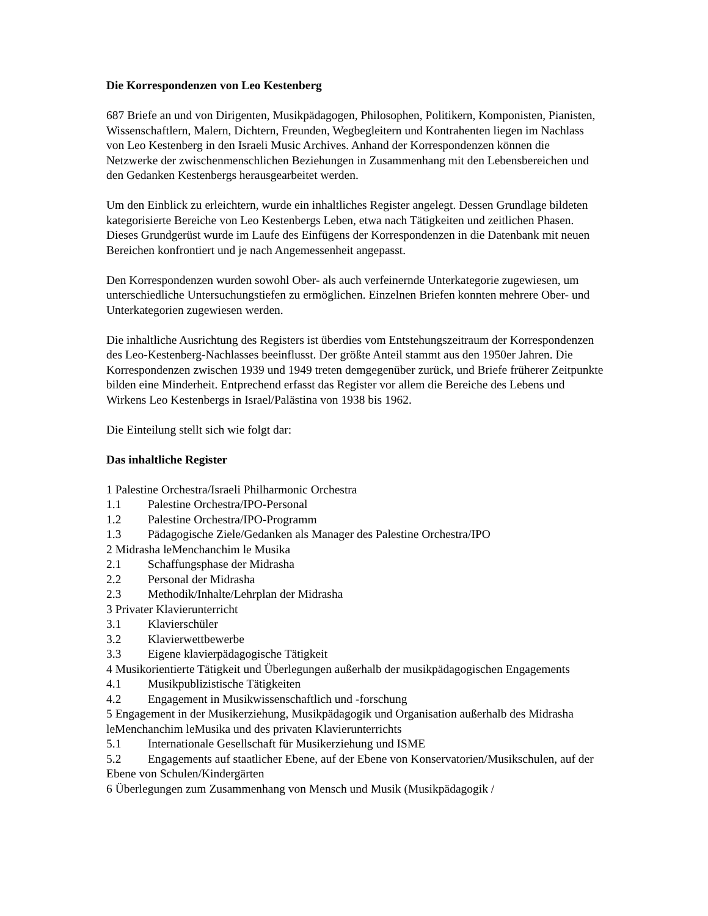Die Korrespondenzen von Leo Kestenberg
687 Briefe an und von Dirigenten, Musikpädagogen, Philosophen, Politikern, Komponisten, Pianisten, Wissenschaftlern, Malern, Dichtern, Freunden, Wegbegleitern und Kontrahenten liegen im Nachlass von Leo Kestenberg in den Israeli Music Archives. Anhand der Korrespondenzen können die Netzwerke der zwischenmenschlichen Beziehungen in Zusammenhang mit den Lebensbereichen und den Gedanken Kestenbergs herausgearbeitet werden.
Um den Einblick zu erleichtern, wurde ein inhaltliches Register angelegt. Dessen Grundlage bildeten kategorisierte Bereiche von Leo Kestenbergs Leben, etwa nach Tätigkeiten und zeitlichen Phasen. Dieses Grundgerüst wurde im Laufe des Einfügens der Korrespondenzen in die Datenbank mit neuen Bereichen konfrontiert und je nach Angemessenheit angepasst.
Den Korrespondenzen wurden sowohl Ober- als auch verfeinernde Unterkategorie zugewiesen, um unterschiedliche Untersuchungstiefen zu ermöglichen. Einzelnen Briefen konnten mehrere Ober- und Unterkategorien zugewiesen werden.
Die inhaltliche Ausrichtung des Registers ist überdies vom Entstehungszeitraum der Korrespondenzen des Leo-Kestenberg-Nachlasses beeinflusst. Der größte Anteil stammt aus den 1950er Jahren. Die Korrespondenzen zwischen 1939 und 1949 treten demgegenüber zurück, und Briefe früherer Zeitpunkte bilden eine Minderheit. Entprechend erfasst das Register vor allem die Bereiche des Lebens und Wirkens Leo Kestenbergs in Israel/Palästina von 1938 bis 1962.
Die Einteilung stellt sich wie folgt dar:
Das inhaltliche Register
1 Palestine Orchestra/Israeli Philharmonic Orchestra
1.1 Palestine Orchestra/IPO-Personal
1.2 Palestine Orchestra/IPO-Programm
1.3 Pädagogische Ziele/Gedanken als Manager des Palestine Orchestra/IPO
2 Midrasha leMenchanchim le Musika
2.1 Schaffungsphase der Midrasha
2.2 Personal der Midrasha
2.3 Methodik/Inhalte/Lehrplan der Midrasha
3 Privater Klavierunterricht
3.1 Klavierschüler
3.2 Klavierwettbewerbe
3.3 Eigene klavierpädagogische Tätigkeit
4 Musikorientierte Tätigkeit und Überlegungen außerhalb der musikpädagogischen Engagements
4.1 Musikpublizistische Tätigkeiten
4.2 Engagement in Musikwissenschaftlich und -forschung
5 Engagement in der Musikerziehung, Musikpädagogik und Organisation außerhalb des Midrasha leMenchanchim leMusika und des privaten Klavierunterrichts
5.1 Internationale Gesellschaft für Musikerziehung und ISME
5.2 Engagements auf staatlicher Ebene, auf der Ebene von Konservatorien/Musikschulen, auf der Ebene von Schulen/Kindergärten
6 Überlegungen zum Zusammenhang von Mensch und Musik (Musikpädagogik /